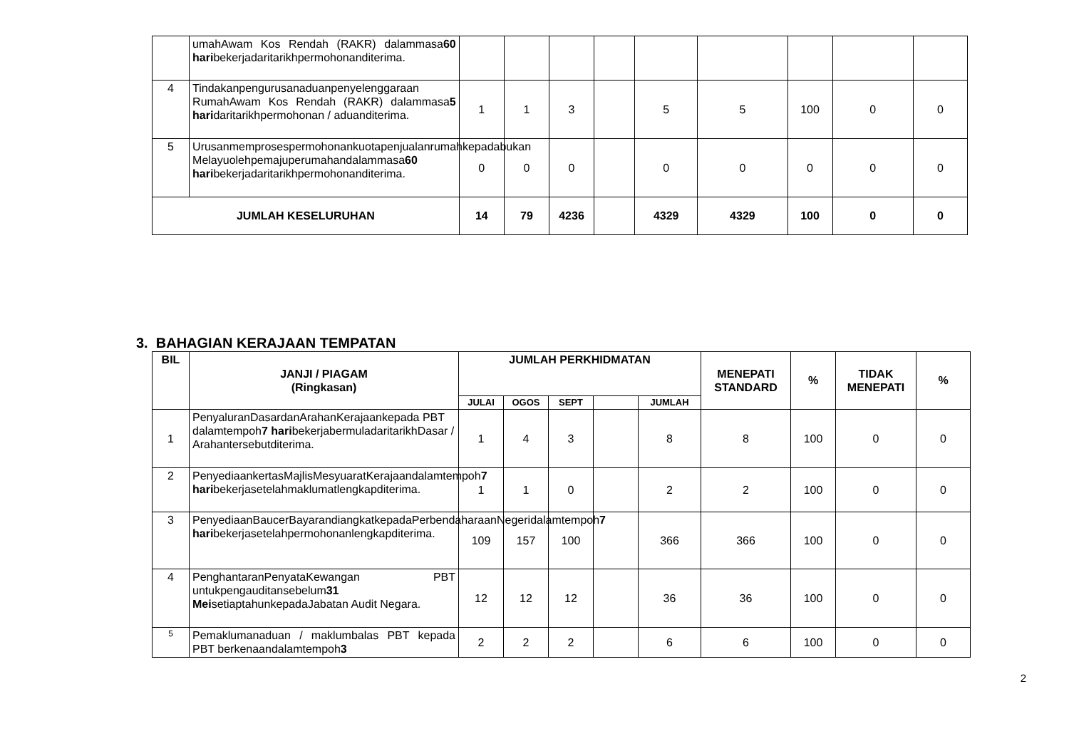| | umahAwam Kos Rendah (RAKR) dalammasa 60 hari bekerjadaritarikhpermohonanditerima. | | | | | | | | | |
| 4 | Tindakanpengurusanaduanpenyelenggaraan RumahAwam Kos Rendah (RAKR) dalammasa 5 hari daritarikhpermohonan / aduanditerima. | 1 | 1 | 3 | | 5 | 5 | 100 | 0 | 0 |
| 5 | Urusanmemprosespermohonankuotapenjualanrumahkepadabukan Melayuolehpemajuperumahandalammasa 60 hari bekerjadaritarikhpermohonanditerima. | 0 | 0 | 0 | | 0 | 0 | 0 | 0 | 0 |
| JUMLAH KESELURUHAN | | 14 | 79 | 4236 | | 4329 | 4329 | 100 | 0 | 0 |
3. BAHAGIAN KERAJAAN TEMPATAN
| BIL | JANJI / PIAGAM (Ringkasan) | JUMLAH PERKHIDMATAN | | | | | MENEPATI STANDARD | % | TIDAK MENEPATI | % |
| --- | --- | --- | --- | --- | --- | --- | --- | --- | --- | --- |
| | | JULAI | OGOS | SEPT | | JUMLAH | | | | |
| 1 | PenyaluranDasardanArahanKerajaankepada PBT dalamtempoh 7 hari bekerjabermuladaritarikhDasar / Arahantersebutditerima. | 1 | 4 | 3 | | 8 | 8 | 100 | 0 | 0 |
| 2 | PenyediaankertasMajlisMesyuaratKerajaandalamtempoh 7 hari bekerjasetelahmaklumatlengkapditerima. | 1 | 1 | 0 | | 2 | 2 | 100 | 0 | 0 |
| 3 | PenyediaanBaucerBayarandiangkatkepadaPerbendaharaanNegeridalamtempoh 7 hari bekerjasetelahpermohonanlengkapditerima. | 109 | 157 | 100 | | 366 | 366 | 100 | 0 | 0 |
| 4 | PenghantaranPenyataKewangan PBT untukpengauditansebelum 31 Mei setiaptahunkepadaJabatan Audit Negara. | 12 | 12 | 12 | | 36 | 36 | 100 | 0 | 0 |
| 5 | Pemaklumanaduan / maklumbalas PBT kepada PBT berkenaandalamtempoh 3 | 2 | 2 | 2 | | 6 | 6 | 100 | 0 | 0 |
2